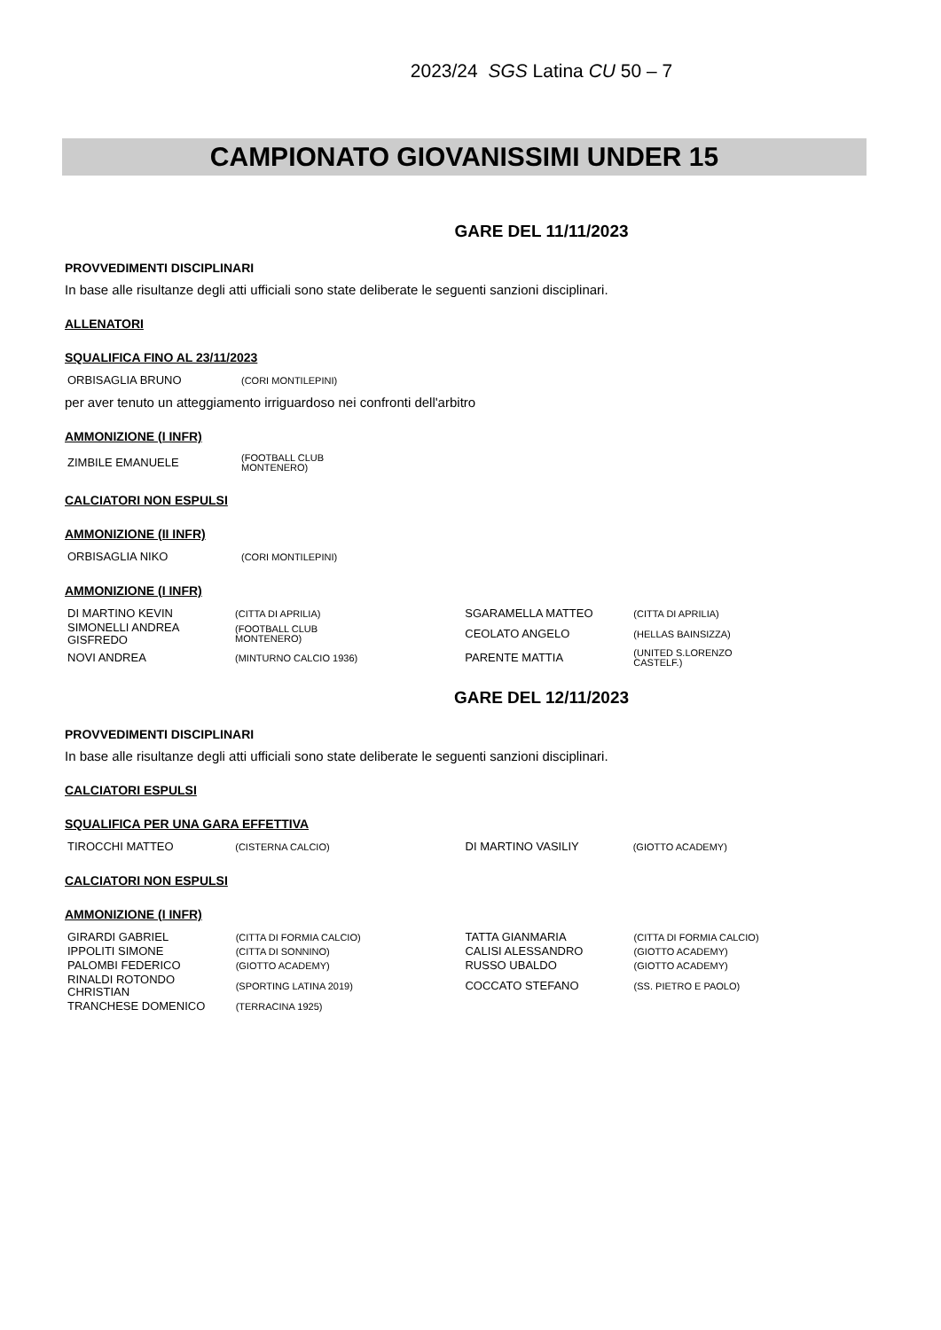2023/24 SGS Latina CU 50 – 7
CAMPIONATO GIOVANISSIMI UNDER 15
GARE DEL 11/11/2023
PROVVEDIMENTI DISCIPLINARI
In base alle risultanze degli atti ufficiali sono state deliberate le seguenti sanzioni disciplinari.
ALLENATORI
SQUALIFICA FINO AL 23/11/2023
| ORBISAGLIA BRUNO | (CORI MONTILEPINI) |
per aver tenuto un atteggiamento irriguardoso nei confronti dell'arbitro
AMMONIZIONE (I INFR)
| ZIMBILE EMANUELE | (FOOTBALL CLUB MONTENERO) |
CALCIATORI NON ESPULSI
AMMONIZIONE (II INFR)
| ORBISAGLIA NIKO | (CORI MONTILEPINI) |
AMMONIZIONE (I INFR)
| DI MARTINO KEVIN | (CITTA DI APRILIA) | SGARAMELLA MATTEO | (CITTA DI APRILIA) |
| SIMONELLI ANDREA GISFREDO | (FOOTBALL CLUB MONTENERO) | CEOLATO ANGELO | (HELLAS BAINSIZZA) |
| NOVI ANDREA | (MINTURNO CALCIO 1936) | PARENTE MATTIA | (UNITED S.LORENZO CASTELF.) |
GARE DEL 12/11/2023
PROVVEDIMENTI DISCIPLINARI
In base alle risultanze degli atti ufficiali sono state deliberate le seguenti sanzioni disciplinari.
CALCIATORI ESPULSI
SQUALIFICA PER UNA GARA EFFETTIVA
| TIROCCHI MATTEO | (CISTERNA CALCIO) | DI MARTINO VASILIY | (GIOTTO ACADEMY) |
CALCIATORI NON ESPULSI
AMMONIZIONE (I INFR)
| GIRARDI GABRIEL | (CITTA DI FORMIA CALCIO) | TATTA GIANMARIA | (CITTA DI FORMIA CALCIO) |
| IPPOLITI SIMONE | (CITTA DI SONNINO) | CALISI ALESSANDRO | (GIOTTO ACADEMY) |
| PALOMBI FEDERICO | (GIOTTO ACADEMY) | RUSSO UBALDO | (GIOTTO ACADEMY) |
| RINALDI ROTONDO CHRISTIAN | (SPORTING LATINA 2019) | COCCATO STEFANO | (SS. PIETRO E PAOLO) |
| TRANCHESE DOMENICO | (TERRACINA 1925) | | |